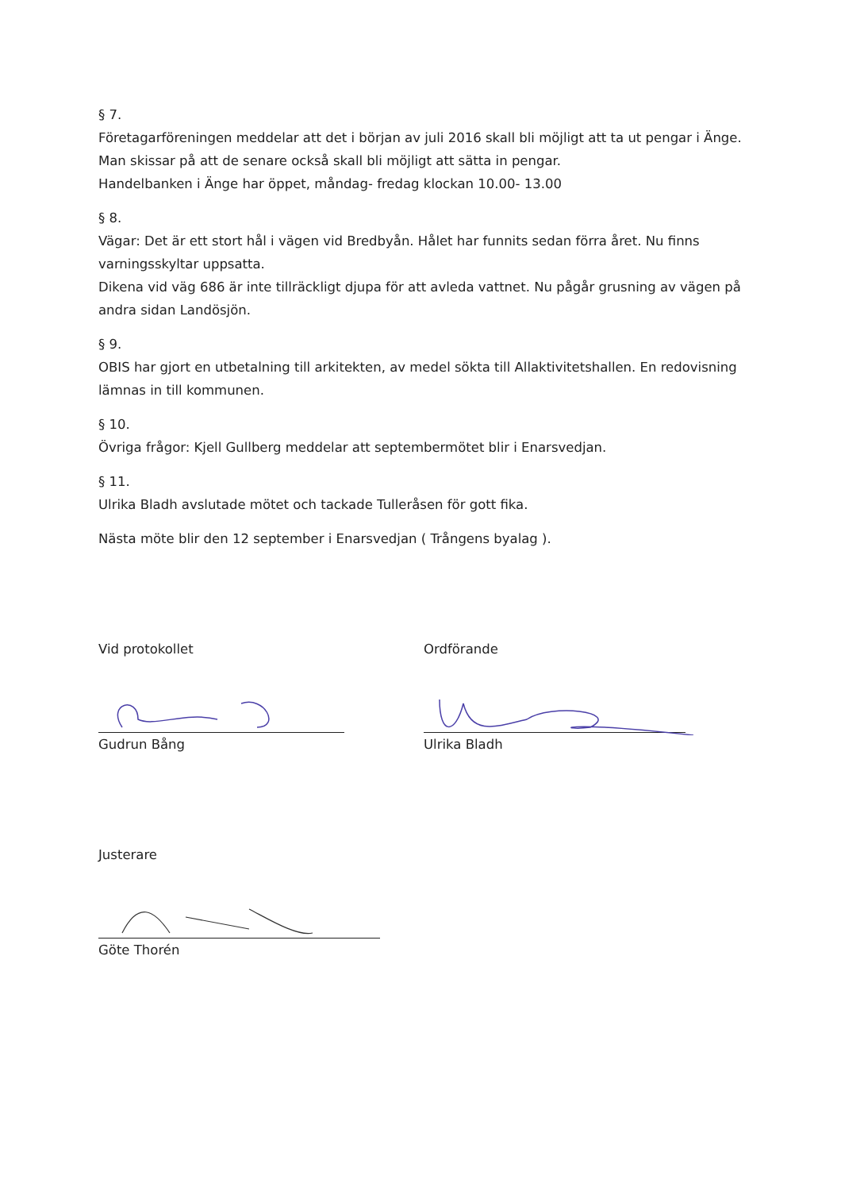§ 7.
Företagarföreningen meddelar att det i början av juli 2016 skall bli möjligt att ta ut pengar i Änge. Man skissar på att de senare också skall bli möjligt att sätta in pengar.
Handelbanken i Änge har öppet, måndag- fredag klockan 10.00- 13.00
§ 8.
Vägar: Det är ett stort hål i vägen vid Bredbyån. Hålet har funnits sedan förra året. Nu finns varningsskyltar uppsatta.
Dikena vid väg 686 är inte tillräckligt djupa för att avleda vattnet. Nu pågår grusning av vägen på andra sidan Landösjön.
§ 9.
OBIS har gjort en utbetalning till arkitekten, av medel sökta till Allaktivitetshallen. En redovisning lämnas in till kommunen.
§ 10.
Övriga frågor: Kjell Gullberg meddelar att septembermötet blir i Enarsvedjan.
§ 11.
Ulrika Bladh avslutade mötet och tackade Tulleråsen för gott fika.
Nästa möte blir den 12 september i Enarsvedjan ( Trångens byalag ).
Vid protokollet
Gudrun Bång
Ordförande
Ulrika Bladh
Justerare
Göte Thorén